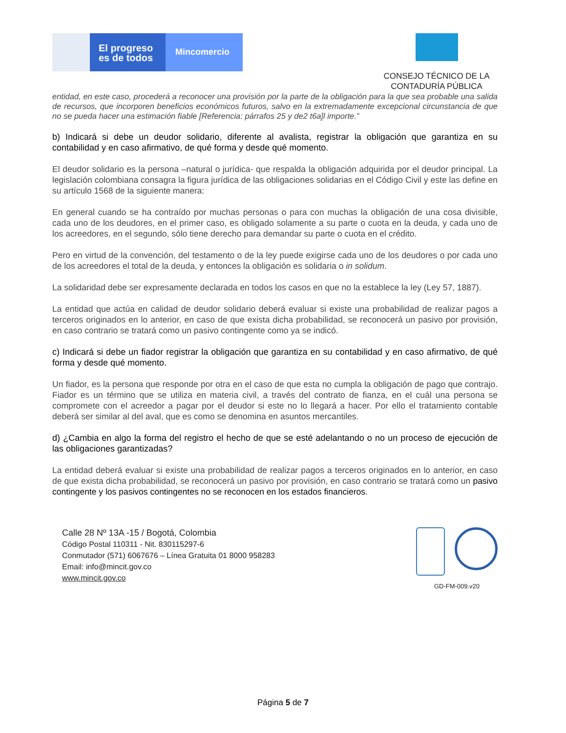El progreso
es de todos
Mincomercio
CONSEJO TÉCNICO DE LA
CONTADURÍA PÚBLICA
entidad, en este caso, procederá a reconocer una provisión por la parte de la obligación para la que sea probable una salida de recursos, que incorporen beneficios económicos futuros, salvo en la extremadamente excepcional circunstancia de que no se pueda hacer una estimación fiable [Referencia: párrafos 25 y de2 t6a]l importe.”
b) Indicará si debe un deudor solidario, diferente al avalista, registrar la obligación que garantiza en su contabilidad y en caso afirmativo, de qué forma y desde qué momento.
El deudor solidario es la persona –natural o jurídica- que respalda la obligación adquirida por el deudor principal. La legislación colombiana consagra la figura jurídica de las obligaciones solidarias en el Código Civil y este las define en su artículo 1568 de la siguiente manera:
En general cuando se ha contraído por muchas personas o para con muchas la obligación de una cosa divisible, cada uno de los deudores, en el primer caso, es obligado solamente a su parte o cuota en la deuda, y cada uno de los acreedores, en el segundo, sólo tiene derecho para demandar su parte o cuota en el crédito.
Pero en virtud de la convención, del testamento o de la ley puede exigirse cada uno de los deudores o por cada uno de los acreedores el total de la deuda, y entonces la obligación es solidaria o in solidum.
La solidaridad debe ser expresamente declarada en todos los casos en que no la establece la ley (Ley 57, 1887).
La entidad que actúa en calidad de deudor solidario deberá evaluar si existe una probabilidad de realizar pagos a terceros originados en lo anterior, en caso de que exista dicha probabilidad, se reconocerá un pasivo por provisión, en caso contrario se tratará como un pasivo contingente como ya se indicó.
c) Indicará si debe un fiador registrar la obligación que garantiza en su contabilidad y en caso afirmativo, de qué forma y desde qué momento.
Un fiador, es la persona que responde por otra en el caso de que esta no cumpla la obligación de pago que contrajo. Fiador es un término que se utiliza en materia civil, a través del contrato de fianza, en el cuál una persona se compromete con el acreedor a pagar por el deudor si este no lo llegará a hacer. Por ello el tratamiento contable deberá ser similar al del aval, que es como se denomina en asuntos mercantiles.
d) ¿Cambia en algo la forma del registro el hecho de que se esté adelantando o no un proceso de ejecución de las obligaciones garantizadas?
La entidad deberá evaluar si existe una probabilidad de realizar pagos a terceros originados en lo anterior, en caso de que exista dicha probabilidad, se reconocerá un pasivo por provisión, en caso contrario se tratará como un pasivo contingente y los pasivos contingentes no se reconocen en los estados financieros.
Calle 28 Nº 13A -15 / Bogotá, Colombia
Código Postal 110311 - Nit. 830115297-6
Conmutador (571) 6067676 – Línea Gratuita 01 8000 958283
Email: info@mincit.gov.co
www.mincit.gov.co
GD-FM-009.v20
Página 5 de 7